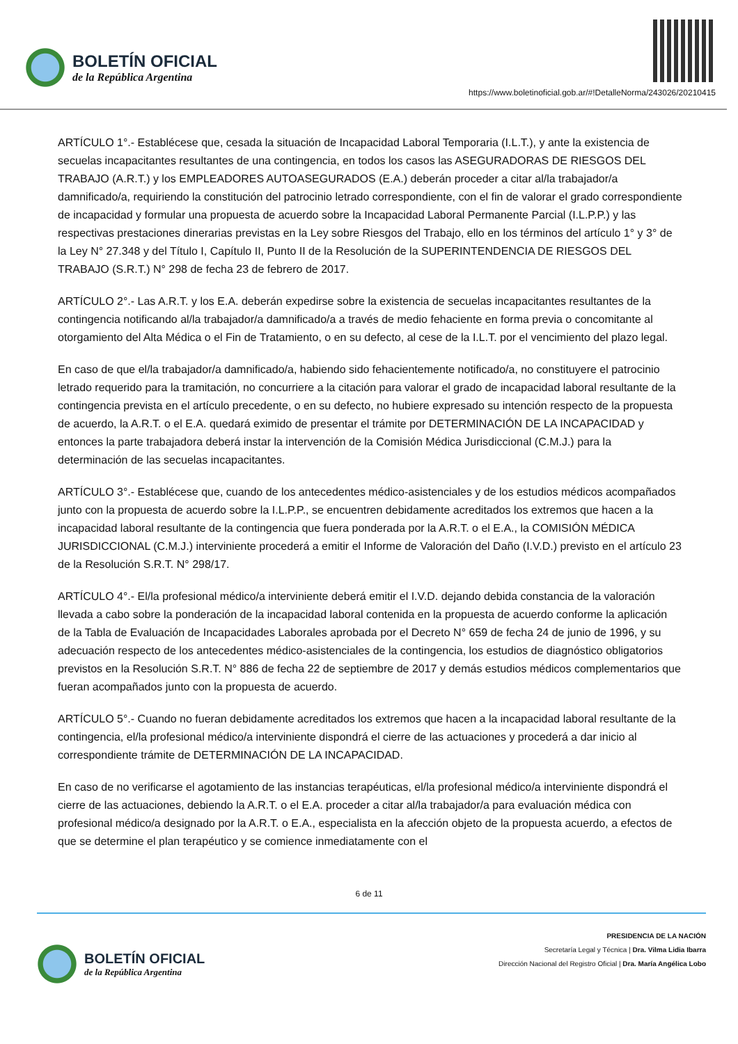BOLETÍN OFICIAL
de la República Argentina
https://www.boletinoficial.gob.ar/#!DetalleNorma/243026/20210415
ARTÍCULO 1°.- Establécese que, cesada la situación de Incapacidad Laboral Temporaria (I.L.T.), y ante la existencia de secuelas incapacitantes resultantes de una contingencia, en todos los casos las ASEGURADORAS DE RIESGOS DEL TRABAJO (A.R.T.) y los EMPLEADORES AUTOASEGURADOS (E.A.) deberán proceder a citar al/la trabajador/a damnificado/a, requiriendo la constitución del patrocinio letrado correspondiente, con el fin de valorar el grado correspondiente de incapacidad y formular una propuesta de acuerdo sobre la Incapacidad Laboral Permanente Parcial (I.L.P.P.) y las respectivas prestaciones dinerarias previstas en la Ley sobre Riesgos del Trabajo, ello en los términos del artículo 1° y 3° de la Ley N° 27.348 y del Título I, Capítulo II, Punto II de la Resolución de la SUPERINTENDENCIA DE RIESGOS DEL TRABAJO (S.R.T.) N° 298 de fecha 23 de febrero de 2017.
ARTÍCULO 2°.- Las A.R.T. y los E.A. deberán expedirse sobre la existencia de secuelas incapacitantes resultantes de la contingencia notificando al/la trabajador/a damnificado/a a través de medio fehaciente en forma previa o concomitante al otorgamiento del Alta Médica o el Fin de Tratamiento, o en su defecto, al cese de la I.L.T. por el vencimiento del plazo legal.
En caso de que el/la trabajador/a damnificado/a, habiendo sido fehacientemente notificado/a, no constituyere el patrocinio letrado requerido para la tramitación, no concurriere a la citación para valorar el grado de incapacidad laboral resultante de la contingencia prevista en el artículo precedente, o en su defecto, no hubiere expresado su intención respecto de la propuesta de acuerdo, la A.R.T. o el E.A. quedará eximido de presentar el trámite por DETERMINACIÓN DE LA INCAPACIDAD y entonces la parte trabajadora deberá instar la intervención de la Comisión Médica Jurisdiccional (C.M.J.) para la determinación de las secuelas incapacitantes.
ARTÍCULO 3°.- Establécese que, cuando de los antecedentes médico-asistenciales y de los estudios médicos acompañados junto con la propuesta de acuerdo sobre la I.L.P.P., se encuentren debidamente acreditados los extremos que hacen a la incapacidad laboral resultante de la contingencia que fuera ponderada por la A.R.T. o el E.A., la COMISIÓN MÉDICA JURISDICCIONAL (C.M.J.) interviniente procederá a emitir el Informe de Valoración del Daño (I.V.D.) previsto en el artículo 23 de la Resolución S.R.T. N° 298/17.
ARTÍCULO 4°.- El/la profesional médico/a interviniente deberá emitir el I.V.D. dejando debida constancia de la valoración llevada a cabo sobre la ponderación de la incapacidad laboral contenida en la propuesta de acuerdo conforme la aplicación de la Tabla de Evaluación de Incapacidades Laborales aprobada por el Decreto N° 659 de fecha 24 de junio de 1996, y su adecuación respecto de los antecedentes médico-asistenciales de la contingencia, los estudios de diagnóstico obligatorios previstos en la Resolución S.R.T. N° 886 de fecha 22 de septiembre de 2017 y demás estudios médicos complementarios que fueran acompañados junto con la propuesta de acuerdo.
ARTÍCULO 5°.- Cuando no fueran debidamente acreditados los extremos que hacen a la incapacidad laboral resultante de la contingencia, el/la profesional médico/a interviniente dispondrá el cierre de las actuaciones y procederá a dar inicio al correspondiente trámite de DETERMINACIÓN DE LA INCAPACIDAD.
En caso de no verificarse el agotamiento de las instancias terapéuticas, el/la profesional médico/a interviniente dispondrá el cierre de las actuaciones, debiendo la A.R.T. o el E.A. proceder a citar al/la trabajador/a para evaluación médica con profesional médico/a designado por la A.R.T. o E.A., especialista en la afección objeto de la propuesta acuerdo, a efectos de que se determine el plan terapéutico y se comience inmediatamente con el
6 de 11
BOLETÍN OFICIAL
de la República Argentina
PRESIDENCIA DE LA NACIÓN
Secretaría Legal y Técnica | Dra. Vilma Lidia Ibarra
Dirección Nacional del Registro Oficial | Dra. María Angélica Lobo